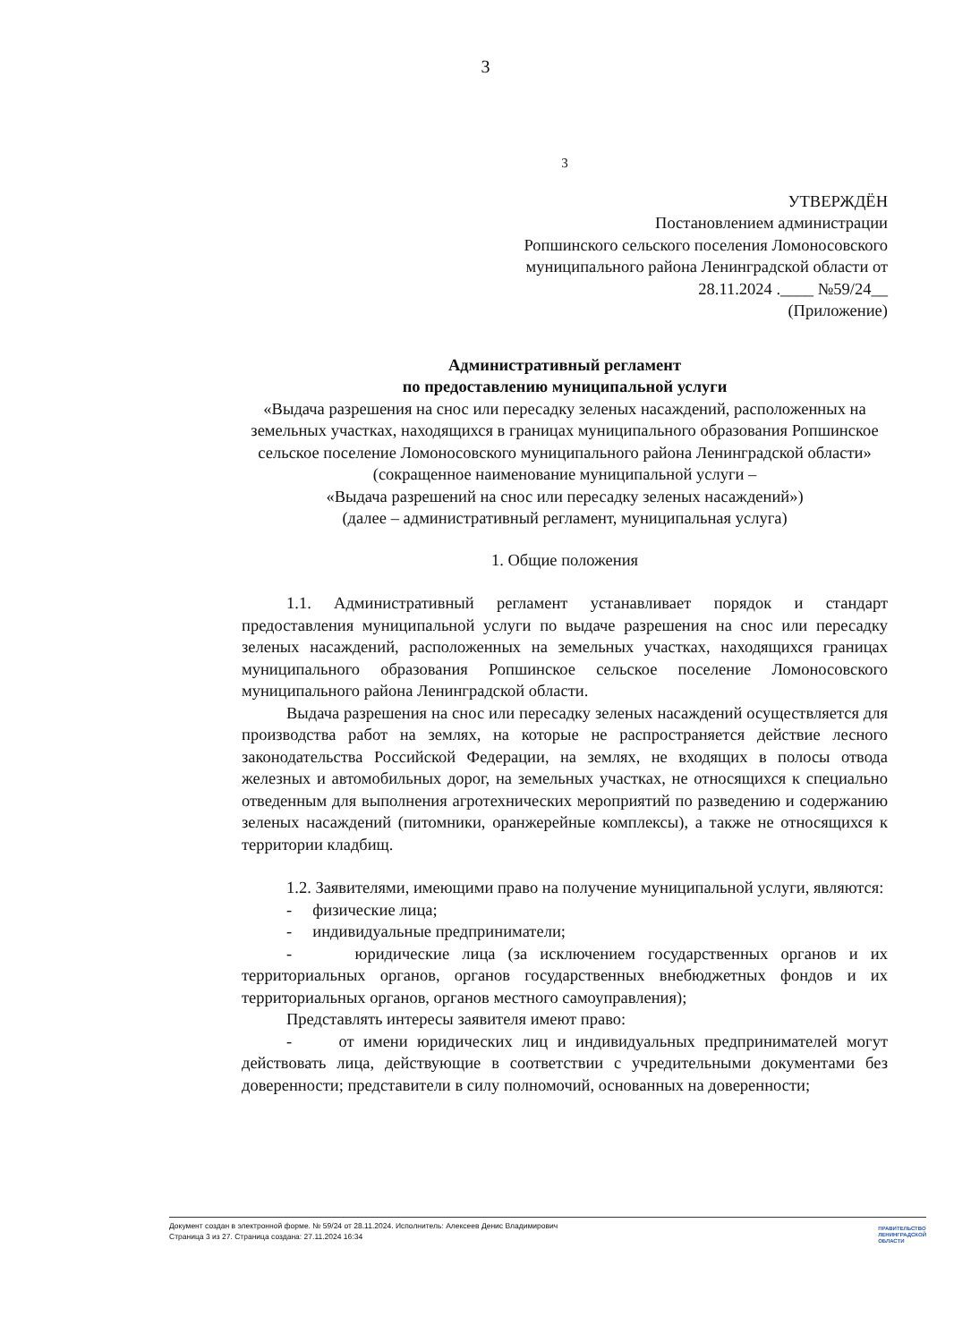3
3
УТВЕРЖДЁН
Постановлением администрации
Ропшинского сельского поселения Ломоносовского
муниципального района Ленинградской области от
28.11.2024 .____ №59/24__
(Приложение)
Административный регламент
по предоставлению муниципальной услуги
«Выдача разрешения на снос или пересадку зеленых насаждений, расположенных на земельных участках, находящихся в границах муниципального образования Ропшинское сельское поселение Ломоносовского муниципального района Ленинградской области»
(сокращенное наименование муниципальной услуги –
«Выдача разрешений на снос или пересадку зеленых насаждений»)
(далее – административный регламент, муниципальная услуга)
1. Общие положения
1.1. Административный регламент устанавливает порядок и стандарт предоставления муниципальной услуги по выдаче разрешения на снос или пересадку зеленых насаждений, расположенных на земельных участках, находящихся границах муниципального образования Ропшинское сельское поселение Ломоносовского муниципального района Ленинградской области.
Выдача разрешения на снос или пересадку зеленых насаждений осуществляется для производства работ на землях, на которые не распространяется действие лесного законодательства Российской Федерации, на землях, не входящих в полосы отвода железных и автомобильных дорог, на земельных участках, не относящихся к специально отведенным для выполнения агротехнических мероприятий по разведению и содержанию зеленых насаждений (питомники, оранжерейные комплексы), а также не относящихся к территории кладбищ.
1.2. Заявителями, имеющими право на получение муниципальной услуги, являются:
- физические лица;
- индивидуальные предприниматели;
- юридические лица (за исключением государственных органов и их территориальных органов, органов государственных внебюджетных фондов и их территориальных органов, органов местного самоуправления);
Представлять интересы заявителя имеют право:
- от имени юридических лиц и индивидуальных предпринимателей могут действовать лица, действующие в соответствии с учредительными документами без доверенности; представители в силу полномочий, основанных на доверенности;
Документ создан в электронной форме. № 59/24 от 28.11.2024. Исполнитель: Алексеев Денис Владимирович
Страница 3 из 27. Страница создана: 27.11.2024 16:34
ПРАВИТЕЛЬСТВО
ЛЕНИНГРАДСКОЙ
ОБЛАСТИ